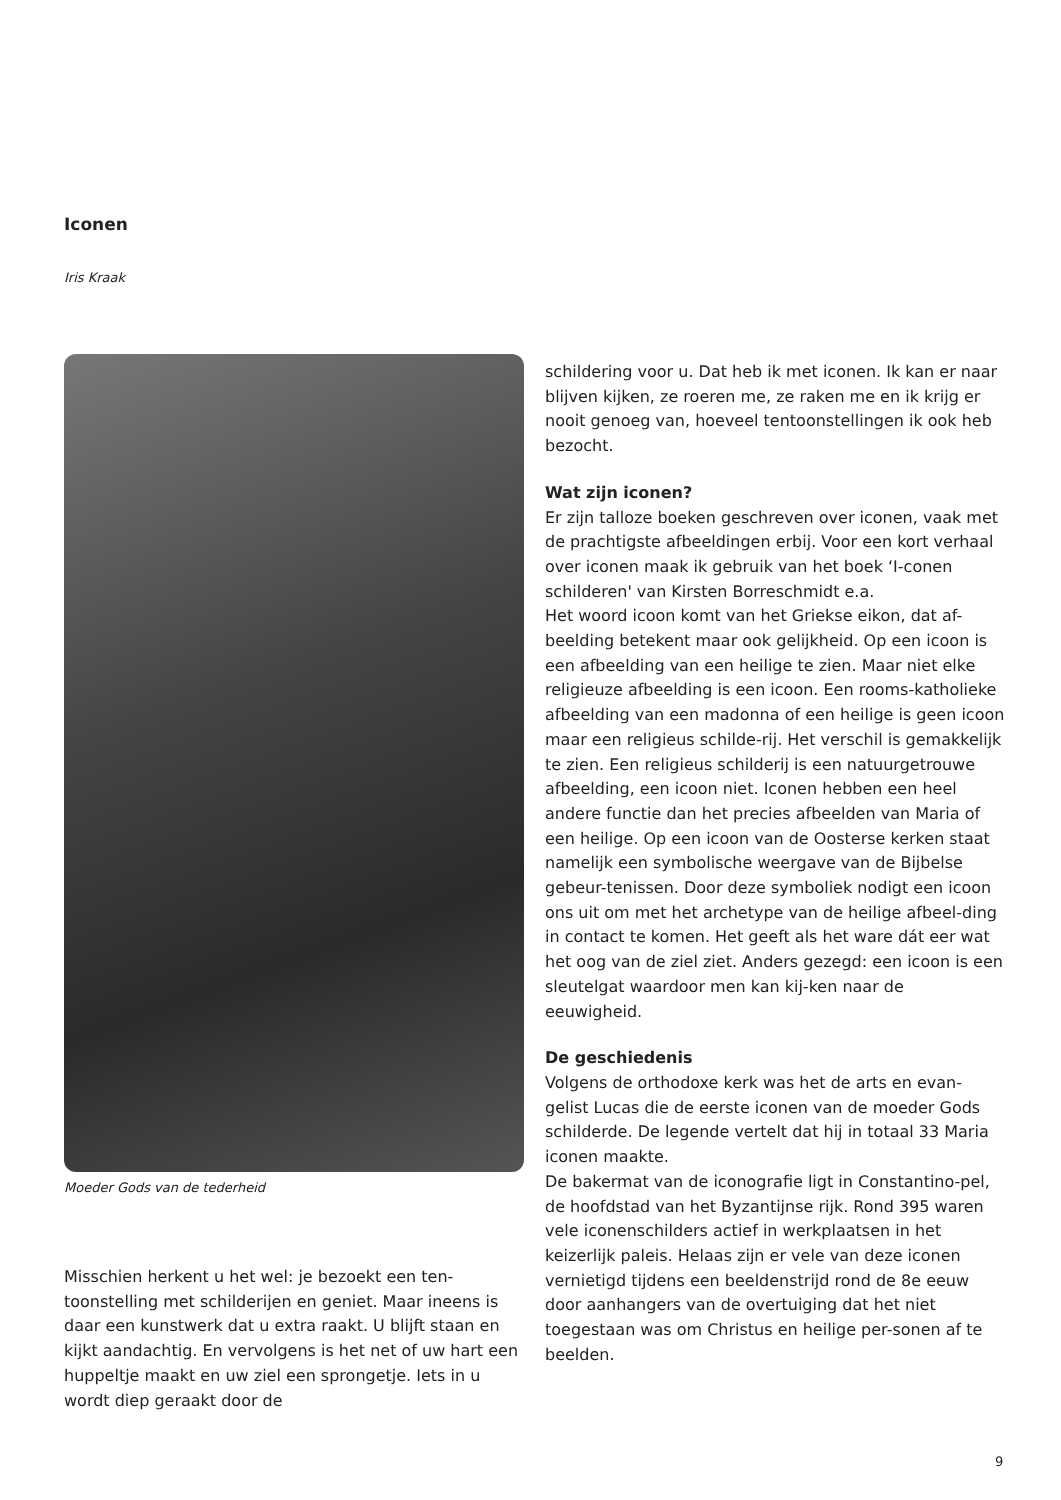Iconen
Iris Kraak
Moeder Gods van de tederheid
Misschien herkent u het wel: je bezoekt een ten-toonstelling met schilderijen en geniet. Maar ineens is daar een kunstwerk dat u extra raakt. U blijft staan en kijkt aandachtig. En vervolgens is het net of uw hart een huppeltje maakt en uw ziel een sprongetje. Iets in u wordt diep geraakt door de
schildering voor u. Dat heb ik met iconen. Ik kan er naar blijven kijken, ze roeren me, ze raken me en ik krijg er nooit genoeg van, hoeveel tentoonstellingen ik ook heb bezocht.
Wat zijn iconen?
Er zijn talloze boeken geschreven over iconen, vaak met de prachtigste afbeeldingen erbij. Voor een kort verhaal over iconen maak ik gebruik van het boek ‘I-conen schilderen' van Kirsten Borreschmidt e.a.
Het woord icoon komt van het Griekse eikon, dat af-beelding betekent maar ook gelijkheid. Op een icoon is een afbeelding van een heilige te zien. Maar niet elke religieuze afbeelding is een icoon. Een rooms-katholieke afbeelding van een madonna of een heilige is geen icoon maar een religieus schilde-rij. Het verschil is gemakkelijk te zien. Een religieus schilderij is een natuurgetrouwe afbeelding, een icoon niet. Iconen hebben een heel andere functie dan het precies afbeelden van Maria of een heilige. Op een icoon van de Oosterse kerken staat namelijk een symbolische weergave van de Bijbelse gebeur-tenissen. Door deze symboliek nodigt een icoon ons uit om met het archetype van de heilige afbeel-ding in contact te komen. Het geeft als het ware dát eer wat het oog van de ziel ziet. Anders gezegd: een icoon is een sleutelgat waardoor men kan kij-ken naar de eeuwigheid.
De geschiedenis
Volgens de orthodoxe kerk was het de arts en evan-gelist Lucas die de eerste iconen van de moeder Gods schilderde. De legende vertelt dat hij in totaal 33 Maria iconen maakte.
De bakermat van de iconografie ligt in Constantino-pel, de hoofdstad van het Byzantijnse rijk. Rond 395 waren vele iconenschilders actief in werkplaatsen in het keizerlijk paleis. Helaas zijn er vele van deze iconen vernietigd tijdens een beeldenstrijd rond de 8e eeuw door aanhangers van de overtuiging dat het niet toegestaan was om Christus en heilige per-sonen af te beelden.
9